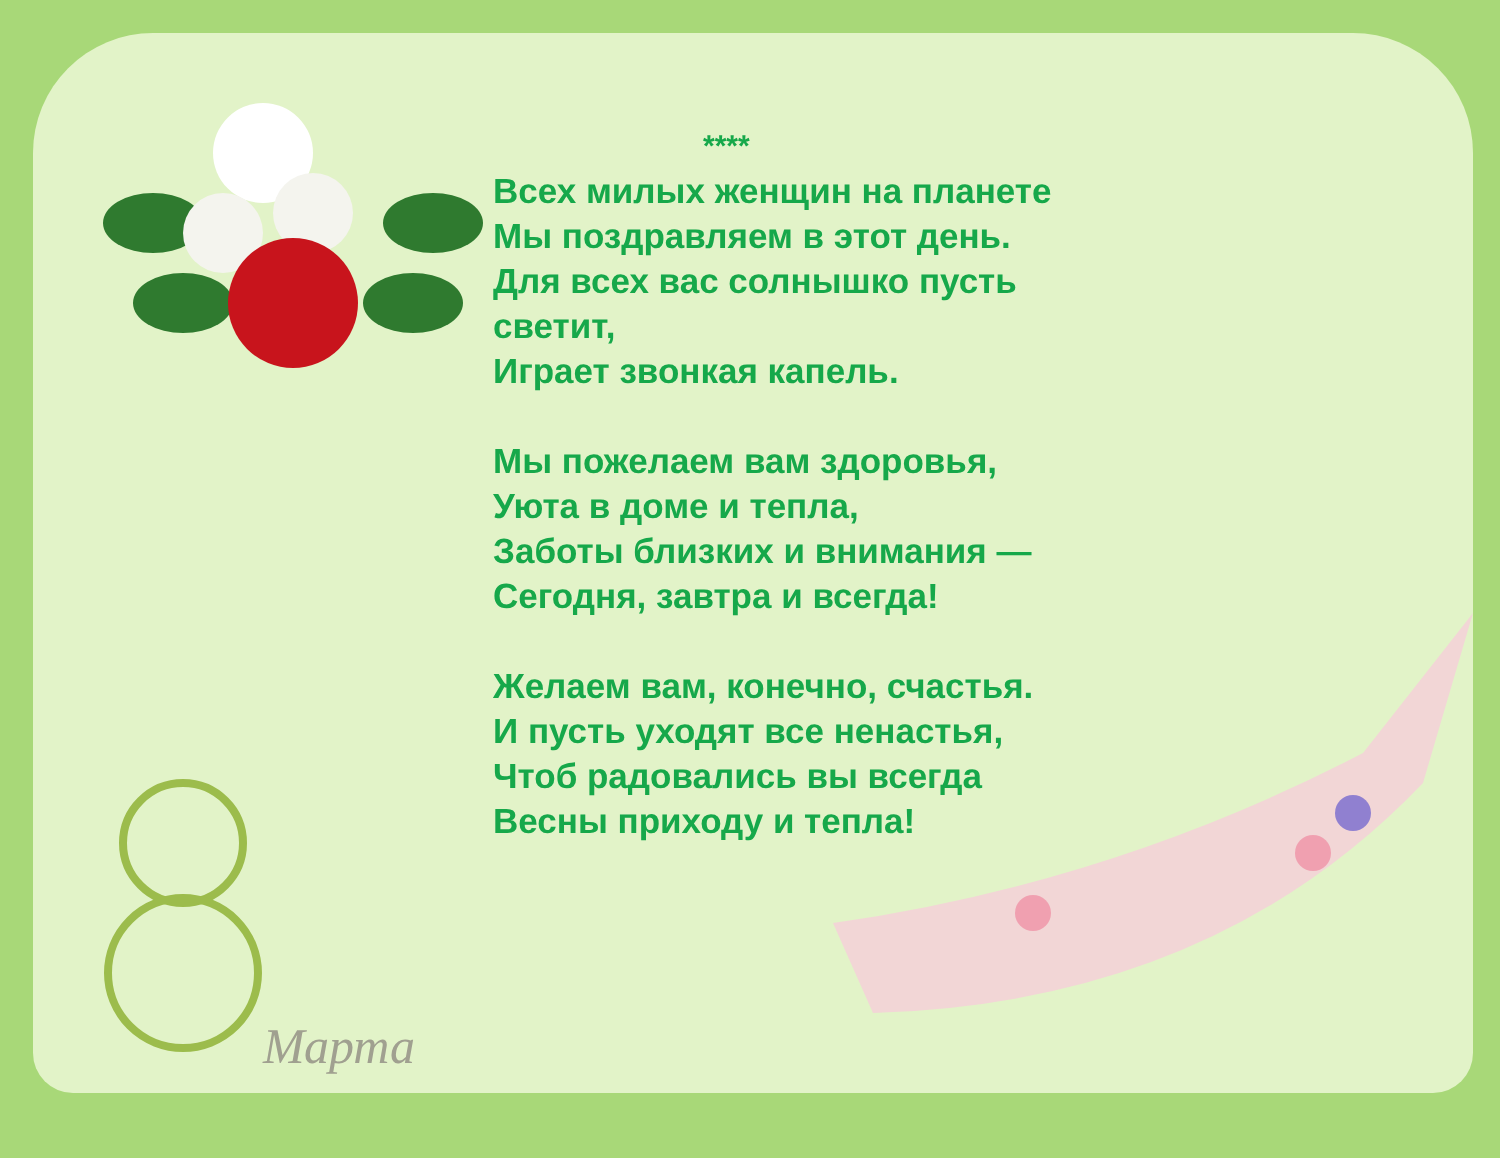****
Всех милых женщин на планете
Мы поздравляем в этот день.
Для всех вас солнышко пусть
светит,
Играет звонкая капель.
Мы пожелаем вам здоровья,
Уюта в доме и тепла,
Заботы близких и внимания —
Сегодня, завтра и всегда!
Желаем вам, конечно, счастья.
И пусть уходят все ненастья,
Чтоб радовались вы всегда
Весны приходу и тепла!
Марта